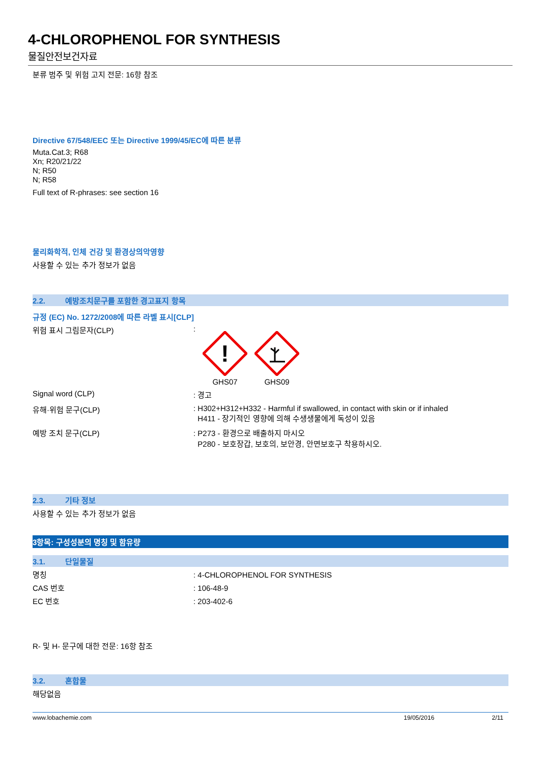4-CHLOROPHENOL FOR SYNTHESIS
물질안전보건자료
분류 범주 및 위험 고지 전문: 16항 참조
Directive 67/548/EEC 또는 Directive 1999/45/EC에 따른 분류
Muta.Cat.3; R68
Xn; R20/21/22
N; R50
N; R58
Full text of R-phrases: see section 16
물리화학적, 인체 건강 및 환경상의악영향
사용할 수 있는 추가 정보가 없음
2.2. 예방조치문구를 포함한 경고표지 항목
규정 (EC) No. 1272/2008에 따른 라벨 표시[CLP]
위험 표시 그림문자(CLP) :
!
GHS07
GHS09
Signal word (CLP) : 경고
유해·위험 문구(CLP) : H302+H312+H332 - Harmful if swallowed, in contact with skin or if inhaled
H411 - 장기적인 영향에 의해 수생생물에게 독성이 있음
예방 조치 문구(CLP) : P273 - 환경으로 배출하지 마시오
P280 - 보호장갑, 보호의, 보안경, 안면보호구 착용하시오.
2.3. 기타 정보
사용할 수 있는 추가 정보가 없음
3항목: 구성성분의 명칭 및 함유량
3.1. 단일물질
명칭 : 4-CHLOROPHENOL FOR SYNTHESIS
CAS 번호 : 106-48-9
EC 번호 : 203-402-6
R- 및 H- 문구에 대한 전문: 16항 참조
3.2. 혼합물
해당없음
www.lobachemie.com 19/05/2016 2/11